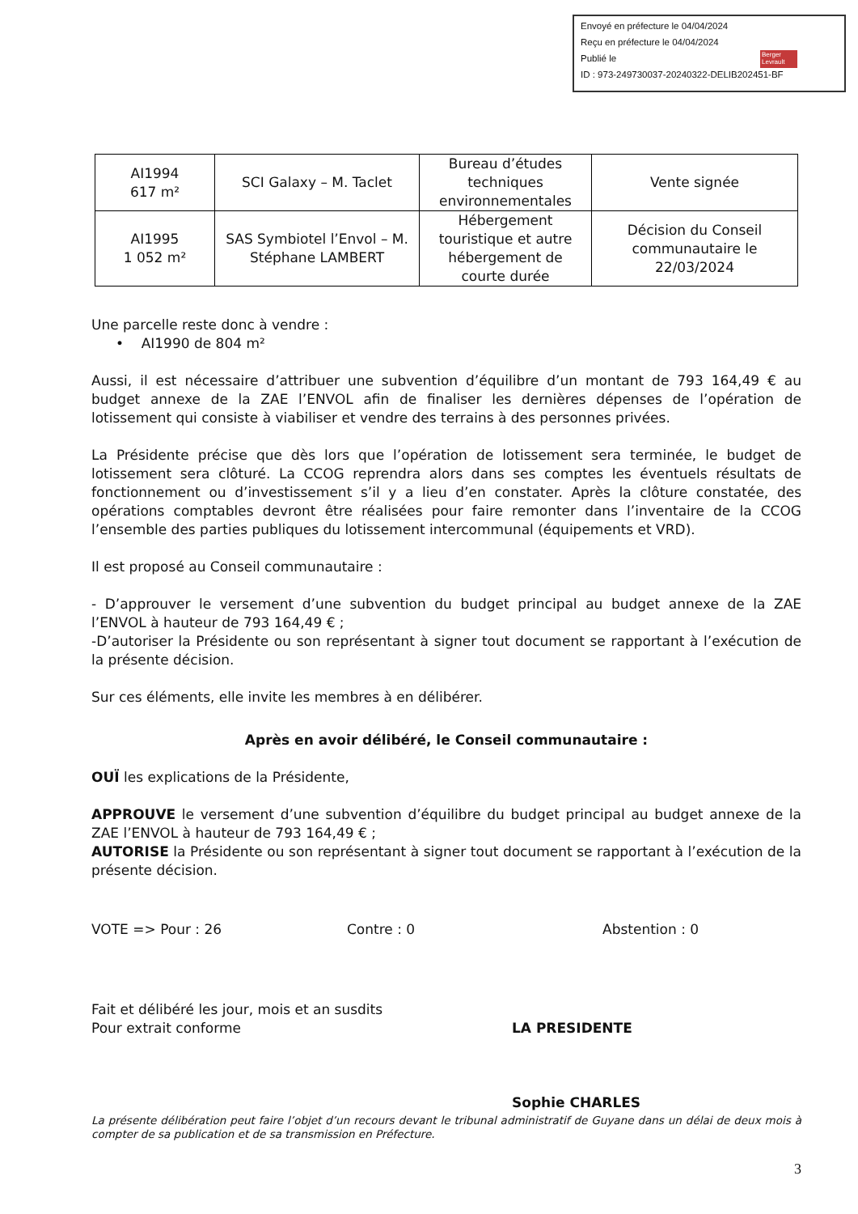Envoyé en préfecture le 04/04/2024
Reçu en préfecture le 04/04/2024
Publié le
ID : 973-249730037-20240322-DELIB202451-BF
Berger Levrault
| AI1994 617 m² | SCI Galaxy – M. Taclet | Bureau d’études techniques environnementales | Vente signée |
| AI1995 1 052 m² | SAS Symbiotel l’Envol – M. Stéphane LAMBERT | Hébergement touristique et autre hébergement de courte durée | Décision du Conseil communautaire le 22/03/2024 |
Une parcelle reste donc à vendre :
• AI1990 de 804 m²
Aussi, il est nécessaire d’attribuer une subvention d’équilibre d’un montant de 793 164,49 € au budget annexe de la ZAE l’ENVOL afin de finaliser les dernières dépenses de l’opération de lotissement qui consiste à viabiliser et vendre des terrains à des personnes privées.
La Présidente précise que dès lors que l’opération de lotissement sera terminée, le budget de lotissement sera clôturé. La CCOG reprendra alors dans ses comptes les éventuels résultats de fonctionnement ou d’investissement s’il y a lieu d’en constater. Après la clôture constatée, des opérations comptables devront être réalisées pour faire remonter dans l’inventaire de la CCOG l’ensemble des parties publiques du lotissement intercommunal (équipements et VRD).
Il est proposé au Conseil communautaire :
- D’approuver le versement d’une subvention du budget principal au budget annexe de la ZAE l’ENVOL à hauteur de 793 164,49 € ;
-D’autoriser la Présidente ou son représentant à signer tout document se rapportant à l’exécution de la présente décision.
Sur ces éléments, elle invite les membres à en délibérer.
Après en avoir délibéré, le Conseil communautaire :
OUÏ les explications de la Présidente,
APPROUVE le versement d’une subvention d’équilibre du budget principal au budget annexe de la ZAE l’ENVOL à hauteur de 793 164,49 € ;
AUTORISE la Présidente ou son représentant à signer tout document se rapportant à l’exécution de la présente décision.
VOTE => Pour : 26 Contre : 0 Abstention : 0
Fait et délibéré les jour, mois et an susdits
Pour extrait conforme
LA PRESIDENTE
Sophie CHARLES
La présente délibération peut faire l’objet d’un recours devant le tribunal administratif de Guyane dans un délai de deux mois à compter de sa publication et de sa transmission en Préfecture.
3